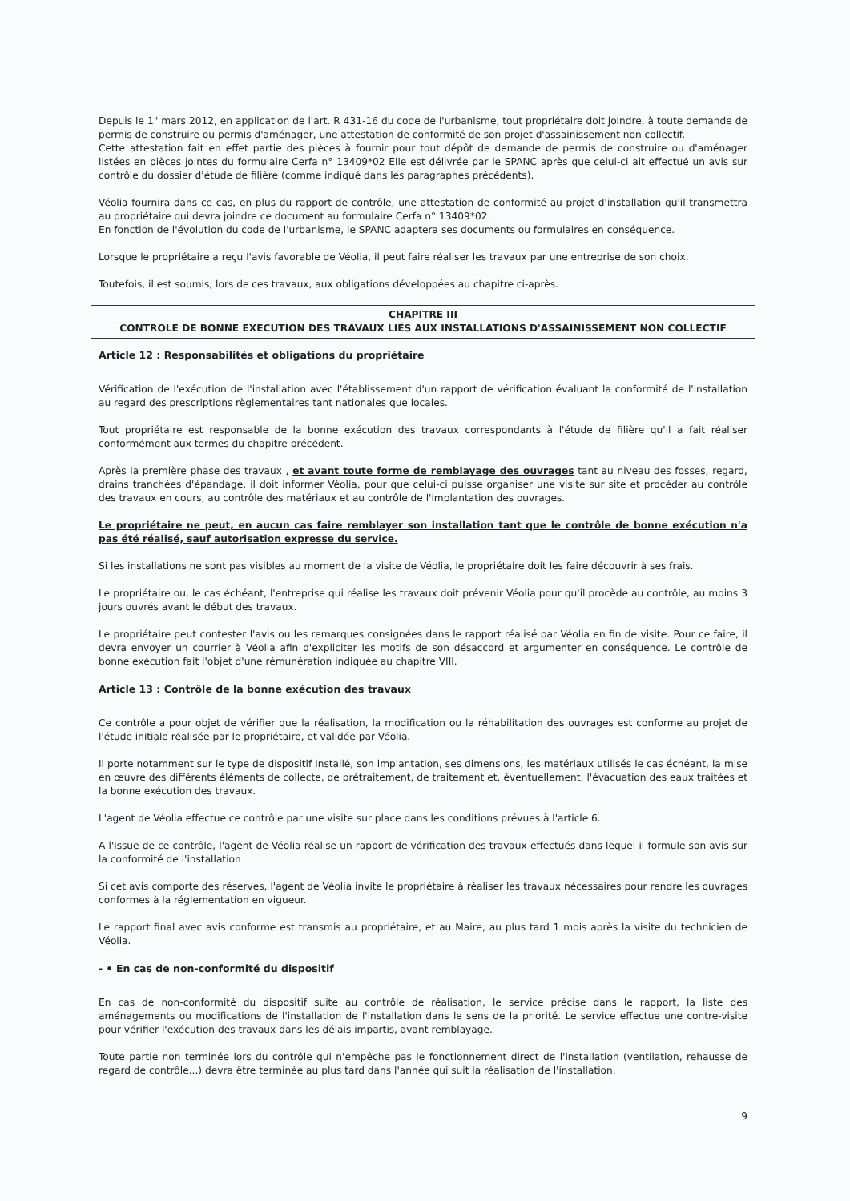Depuis le 1" mars 2012, en application de l'art. R 431-16 du code de l'urbanisme, tout propriétaire doit joindre, à toute demande de permis de construire ou permis d'aménager, une attestation de conformité de son projet d'assainissement non collectif.
Cette attestation fait en effet partie des pièces à fournir pour tout dépôt de demande de permis de construire ou d'aménager listées en pièces jointes du formulaire Cerfa n° 13409*02 Elle est délivrée par le SPANC après que celui-ci ait effectué un avis sur contrôle du dossier d'étude de filière (comme indiqué dans les paragraphes précédents).
Véolia fournira dans ce cas, en plus du rapport de contrôle, une attestation de conformité au projet d'installation qu'il transmettra au propriétaire qui devra joindre ce document au formulaire Cerfa n° 13409*02.
En fonction de l'évolution du code de l'urbanisme, le SPANC adaptera ses documents ou formulaires en conséquence.
Lorsque le propriétaire a reçu l'avis favorable de Véolia, il peut faire réaliser les travaux par une entreprise de son choix.
Toutefois, il est soumis, lors de ces travaux, aux obligations développées au chapitre ci-après.
CHAPITRE III
CONTROLE DE BONNE EXECUTION DES TRAVAUX LIÉS AUX INSTALLATIONS D'ASSAINISSEMENT NON COLLECTIF
Article 12 : Responsabilités et obligations du propriétaire
Vérification de l'exécution de l'installation avec l'établissement d'un rapport de vérification évaluant la conformité de l'installation au regard des prescriptions règlementaires tant nationales que locales.
Tout propriétaire est responsable de la bonne exécution des travaux correspondants à l'étude de filière qu'il a fait réaliser conformément aux termes du chapitre précédent.
Après la première phase des travaux , et avant toute forme de remblayage des ouvrages tant au niveau des fosses, regard, drains tranchées d'épandage, il doit informer Véolia, pour que celui-ci puisse organiser une visite sur site et procéder au contrôle des travaux en cours, au contrôle des matériaux et au contrôle de l'implantation des ouvrages.
Le propriétaire ne peut, en aucun cas faire remblayer son installation tant que le contrôle de bonne exécution n'a pas été réalisé, sauf autorisation expresse du service.
Si les installations ne sont pas visibles au moment de la visite de Véolia, le propriétaire doit les faire découvrir à ses frais.
Le propriétaire ou, le cas échéant, l'entreprise qui réalise les travaux doit prévenir Véolia pour qu'il procède au contrôle, au moins 3 jours ouvrés avant le début des travaux.
Le propriétaire peut contester l'avis ou les remarques consignées dans le rapport réalisé par Véolia en fin de visite. Pour ce faire, il devra envoyer un courrier à Véolia afin d'expliciter les motifs de son désaccord et argumenter en conséquence. Le contrôle de bonne exécution fait l'objet d'une rémunération indiquée au chapitre VIII.
Article 13 : Contrôle de la bonne exécution des travaux
Ce contrôle a pour objet de vérifier que la réalisation, la modification ou la réhabilitation des ouvrages est conforme au projet de l'étude initiale réalisée par le propriétaire, et validée par Véolia.
Il porte notamment sur le type de dispositif installé, son implantation, ses dimensions, les matériaux utilisés le cas échéant, la mise en œuvre des différents éléments de collecte, de prétraitement, de traitement et, éventuellement, l'évacuation des eaux traitées et la bonne exécution des travaux.
L'agent de Véolia effectue ce contrôle par une visite sur place dans les conditions prévues à l'article 6.
A l'issue de ce contrôle, l'agent de Véolia réalise un rapport de vérification des travaux effectués dans lequel il formule son avis sur la conformité de l'installation
Si cet avis comporte des réserves, l'agent de Véolia invite le propriétaire à réaliser les travaux nécessaires pour rendre les ouvrages conformes à la réglementation en vigueur.
Le rapport final avec avis conforme est transmis au propriétaire, et au Maire, au plus tard 1 mois après la visite du technicien de Véolia.
- • En cas de non-conformité du dispositif
En cas de non-conformité du dispositif suite au contrôle de réalisation, le service précise dans le rapport, la liste des aménagements ou modifications de l'installation de l'installation dans le sens de la priorité. Le service effectue une contre-visite pour vérifier l'exécution des travaux dans les délais impartis, avant remblayage.
Toute partie non terminée lors du contrôle qui n'empêche pas le fonctionnement direct de l'installation (ventilation, rehausse de regard de contrôle...) devra être terminée au plus tard dans l'année qui suit la réalisation de l'installation.
9